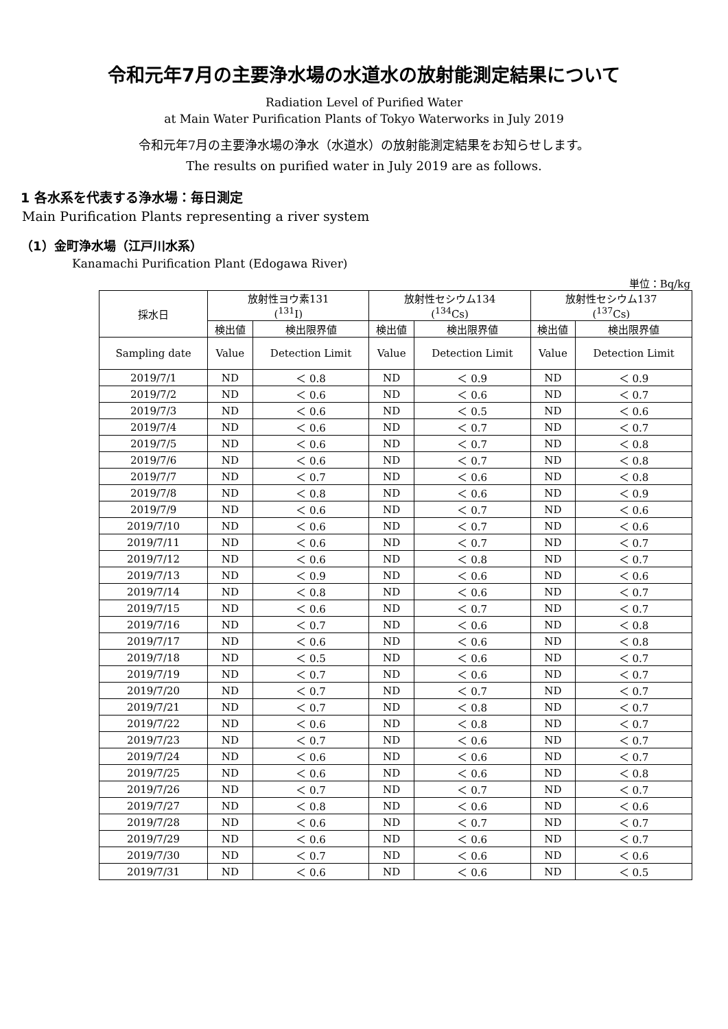令和元年7月の主要浄水場の水道水の放射能測定結果について
Radiation Level of Purified Water
at Main Water Purification Plants of Tokyo Waterworks in July 2019
令和元年7月の主要浄水場の浄水（水道水）の放射能測定結果をお知らせします。
The results on purified water in July 2019 are as follows.
1 各水系を代表する浄水場：毎日測定
Main Purification Plants representing a river system
（1）金町浄水場（江戸川水系）
Kanamachi Purification Plant (Edogawa River)
単位：Bq/kg
| 採水日 | 放射性ヨウ素131 (<sup>131</sup>I) | | 放射性セシウム134 (<sup>134</sup>Cs) | | 放射性セシウム137 (<sup>137</sup>Cs) | |
| --- | --- | --- | --- | --- | --- | --- |
| | 検出値 | 検出限界値 | 検出値 | 検出限界値 | 検出値 | 検出限界値 |
| Sampling date | Value | Detection Limit | Value | Detection Limit | Value | Detection Limit |
| 2019/7/1 | ND | ＜ 0.8 | ND | ＜ 0.9 | ND | ＜ 0.9 |
| 2019/7/2 | ND | ＜ 0.6 | ND | ＜ 0.6 | ND | ＜ 0.7 |
| 2019/7/3 | ND | ＜ 0.6 | ND | ＜ 0.5 | ND | ＜ 0.6 |
| 2019/7/4 | ND | ＜ 0.6 | ND | ＜ 0.7 | ND | ＜ 0.7 |
| 2019/7/5 | ND | ＜ 0.6 | ND | ＜ 0.7 | ND | ＜ 0.8 |
| 2019/7/6 | ND | ＜ 0.6 | ND | ＜ 0.7 | ND | ＜ 0.8 |
| 2019/7/7 | ND | ＜ 0.7 | ND | ＜ 0.6 | ND | ＜ 0.8 |
| 2019/7/8 | ND | ＜ 0.8 | ND | ＜ 0.6 | ND | ＜ 0.9 |
| 2019/7/9 | ND | ＜ 0.6 | ND | ＜ 0.7 | ND | ＜ 0.6 |
| 2019/7/10 | ND | ＜ 0.6 | ND | ＜ 0.7 | ND | ＜ 0.6 |
| 2019/7/11 | ND | ＜ 0.6 | ND | ＜ 0.7 | ND | ＜ 0.7 |
| 2019/7/12 | ND | ＜ 0.6 | ND | ＜ 0.8 | ND | ＜ 0.7 |
| 2019/7/13 | ND | ＜ 0.9 | ND | ＜ 0.6 | ND | ＜ 0.6 |
| 2019/7/14 | ND | ＜ 0.8 | ND | ＜ 0.6 | ND | ＜ 0.7 |
| 2019/7/15 | ND | ＜ 0.6 | ND | ＜ 0.7 | ND | ＜ 0.7 |
| 2019/7/16 | ND | ＜ 0.7 | ND | ＜ 0.6 | ND | ＜ 0.8 |
| 2019/7/17 | ND | ＜ 0.6 | ND | ＜ 0.6 | ND | ＜ 0.8 |
| 2019/7/18 | ND | ＜ 0.5 | ND | ＜ 0.6 | ND | ＜ 0.7 |
| 2019/7/19 | ND | ＜ 0.7 | ND | ＜ 0.6 | ND | ＜ 0.7 |
| 2019/7/20 | ND | ＜ 0.7 | ND | ＜ 0.7 | ND | ＜ 0.7 |
| 2019/7/21 | ND | ＜ 0.7 | ND | ＜ 0.8 | ND | ＜ 0.7 |
| 2019/7/22 | ND | ＜ 0.6 | ND | ＜ 0.8 | ND | ＜ 0.7 |
| 2019/7/23 | ND | ＜ 0.7 | ND | ＜ 0.6 | ND | ＜ 0.7 |
| 2019/7/24 | ND | ＜ 0.6 | ND | ＜ 0.6 | ND | ＜ 0.7 |
| 2019/7/25 | ND | ＜ 0.6 | ND | ＜ 0.6 | ND | ＜ 0.8 |
| 2019/7/26 | ND | ＜ 0.7 | ND | ＜ 0.7 | ND | ＜ 0.7 |
| 2019/7/27 | ND | ＜ 0.8 | ND | ＜ 0.6 | ND | ＜ 0.6 |
| 2019/7/28 | ND | ＜ 0.6 | ND | ＜ 0.7 | ND | ＜ 0.7 |
| 2019/7/29 | ND | ＜ 0.6 | ND | ＜ 0.6 | ND | ＜ 0.7 |
| 2019/7/30 | ND | ＜ 0.7 | ND | ＜ 0.6 | ND | ＜ 0.6 |
| 2019/7/31 | ND | ＜ 0.6 | ND | ＜ 0.6 | ND | ＜ 0.5 |